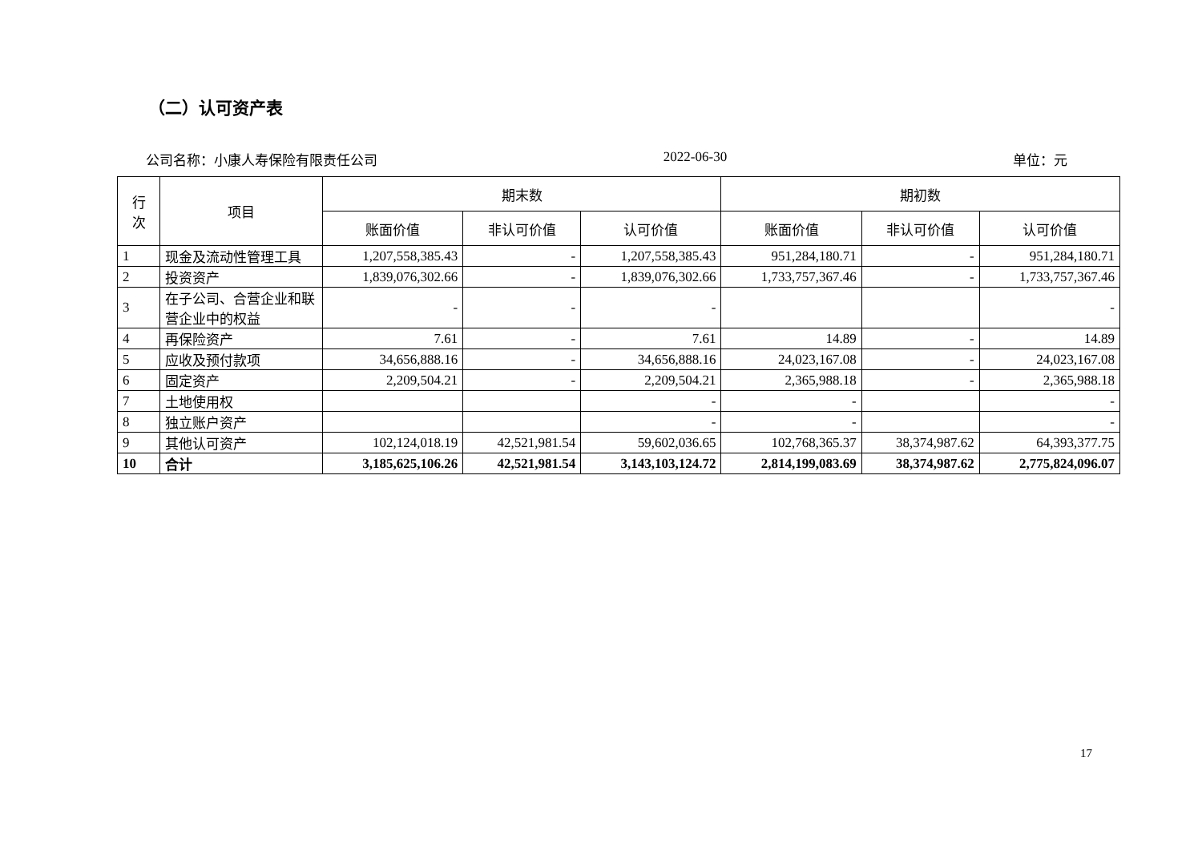（二）认可资产表
公司名称：小康人寿保险有限责任公司 2022-06-30 单位：元
| 行 次 | 项目 | 期末数 | | | 期初数 | | |
| --- | --- | --- | --- | --- | --- | --- | --- |
| | | 账面价值 | 非认可价值 | 认可价值 | 账面价值 | 非认可价值 | 认可价值 |
| 1 | 现金及流动性管理工具 | 1,207,558,385.43 | - | 1,207,558,385.43 | 951,284,180.71 | - | 951,284,180.71 |
| 2 | 投资资产 | 1,839,076,302.66 | - | 1,839,076,302.66 | 1,733,757,367.46 | - | 1,733,757,367.46 |
| 3 | 在子公司、合营企业和联营企业中的权益 | - | - | - | | | - |
| 4 | 再保险资产 | 7.61 | - | 7.61 | 14.89 | - | 14.89 |
| 5 | 应收及预付款项 | 34,656,888.16 | - | 34,656,888.16 | 24,023,167.08 | - | 24,023,167.08 |
| 6 | 固定资产 | 2,209,504.21 | - | 2,209,504.21 | 2,365,988.18 | - | 2,365,988.18 |
| 7 | 土地使用权 | | | - | - | | - |
| 8 | 独立账户资产 | | | - | - | | - |
| 9 | 其他认可资产 | 102,124,018.19 | 42,521,981.54 | 59,602,036.65 | 102,768,365.37 | 38,374,987.62 | 64,393,377.75 |
| 10 | 合计 | 3,185,625,106.26 | 42,521,981.54 | 3,143,103,124.72 | 2,814,199,083.69 | 38,374,987.62 | 2,775,824,096.07 |
17